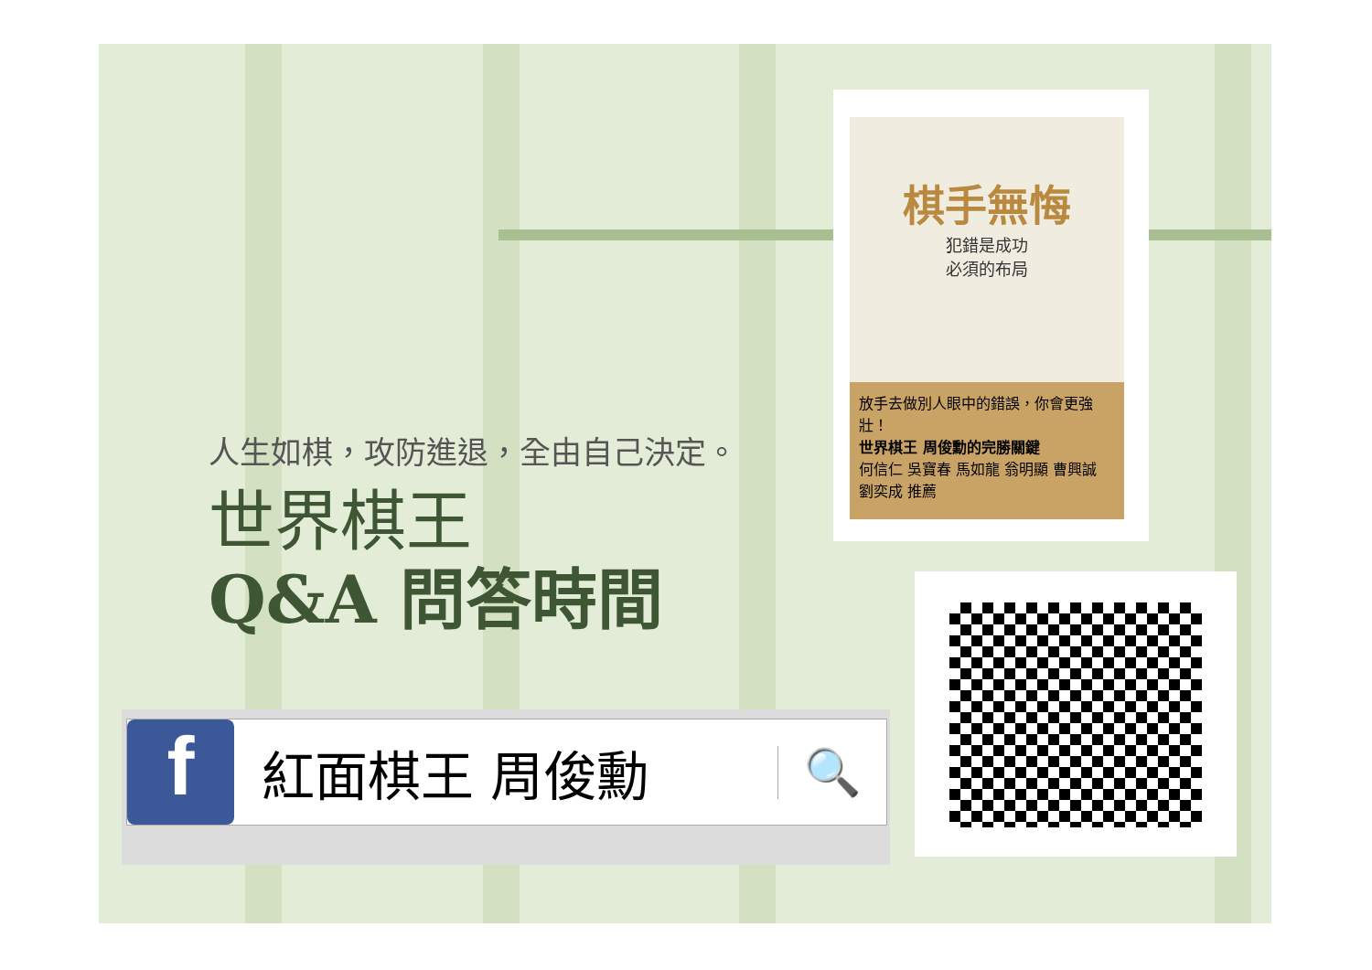人生如棋，攻防進退，全由自己決定。
世界棋王
Q&A 問答時間
棋手無悔
犯錯是成功
必須的布局
放手去做別人眼中的錯誤，你會更強壯！
世界棋王 周俊勳的完勝關鍵
何信仁 吳寶春 馬如龍 翁明顯 曹興誠 劉奕成 推薦
f
紅面棋王 周俊勳
🔍